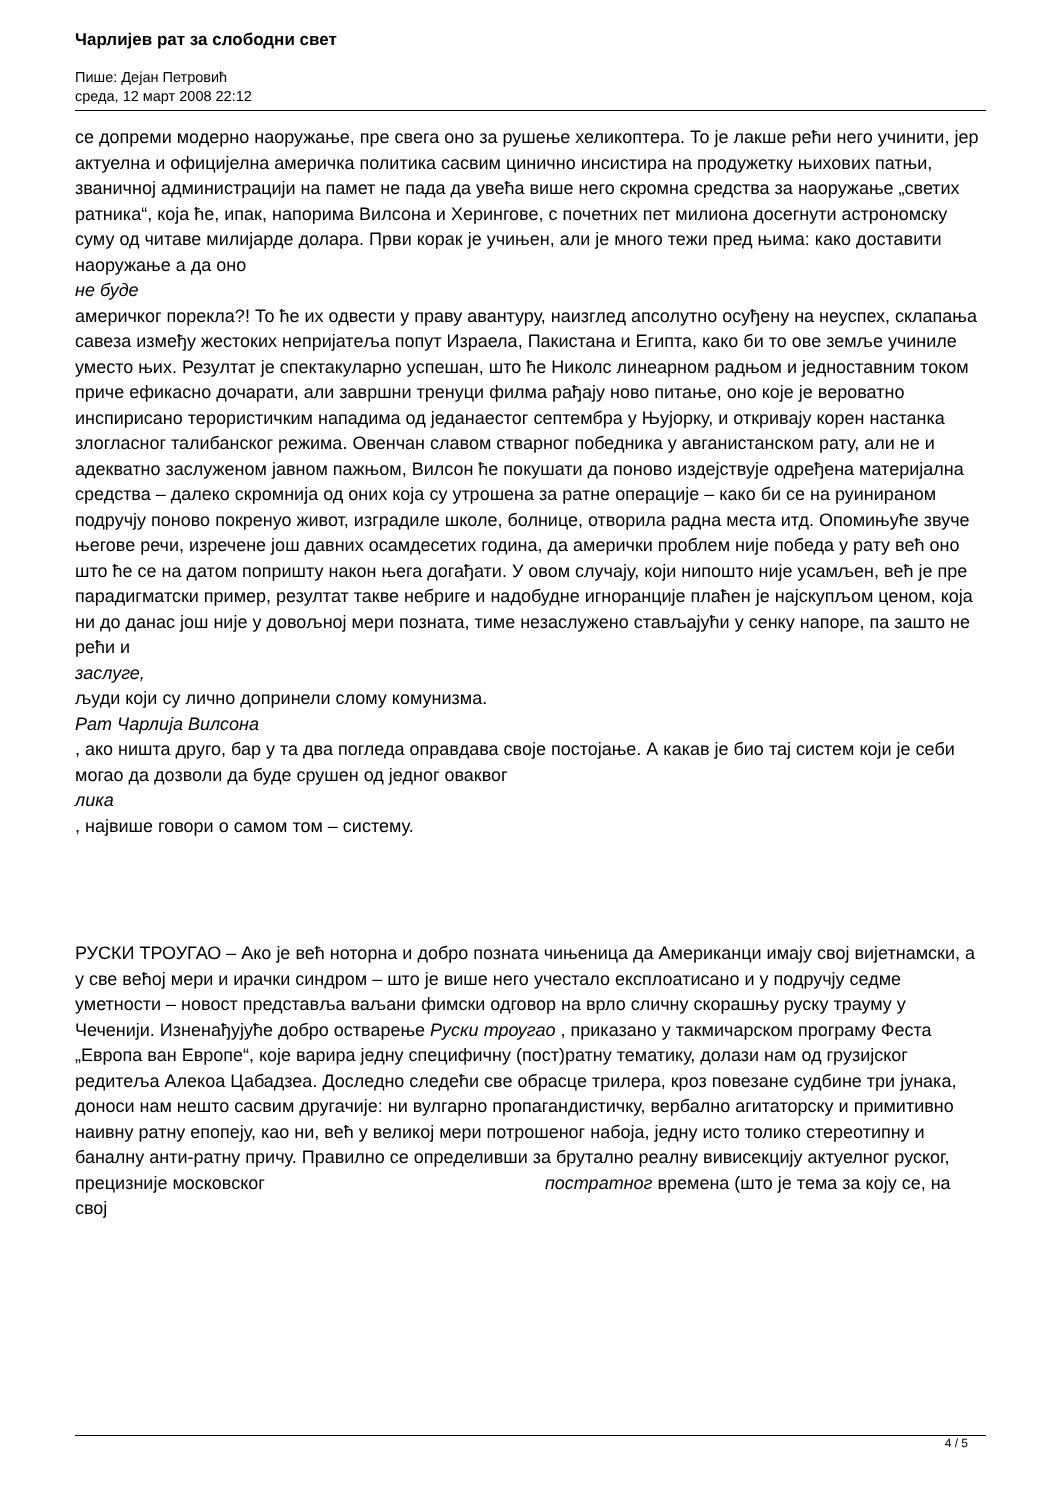Чарлијев рат за слободни свет
Пише: Дејан Петровић
среда, 12 март 2008 22:12
се допреми модерно наоружање, пре свега оно за рушење хеликоптера. То је лакше рећи него учинити, јер актуелна и официјелна америчка политика сасвим цинично инсистира на продужетку њихових патњи, званичној администрацији на памет не пада да увећа више него скромна средства за наоружање „светих ратника“, која ће, ипак, напорима Вилсона и Херингове, с почетних пет милиона досегнути астрономску суму од читаве милијарде долара. Први корак је учињен, али је много тежи пред њима: како доставити наоружање а да оно
не буде
америчког порекла?! То ће их одвести у праву авантуру, наизглед апсолутно осуђену на неуспех, склапања савеза између жестоких непријатеља попут Израела, Пакистана и Египта, како би то ове земље учиниле уместо њих. Резултат је спектакуларно успешан, што ће Николс линеарном радњом и једноставним током приче ефикасно дочарати, али завршни тренуци филма рађају ново питање, оно које је вероватно инспирисано терористичким нападима од једанаестог септембра у Њујорку, и откривају корен настанка злогласног талибанског режима. Овенчан славом стварног победника у авганистанском рату, али не и адекватно заслуженом јавном пажњом, Вилсон ће покушати да поново издејствује одређена материјална средства – далеко скромнија од оних која су утрошена за ратне операције – како би се на руинираном подручју поново покренуо живот, изградиле школе, болнице, отворила радна места итд. Опомињуће звуче његове речи, изречене још давних осамдесетих година, да амерички проблем није победа у рату већ оно што ће се на датом попришту након њега догађати. У овом случају, који нипошто није усамљен, већ је пре парадигматски пример, резултат такве небриге и надобудне игноранције плаћен је најскупљом ценом, која ни до данас још није у довољној мери позната, тиме незаслужено стављајући у сенку напоре, па зашто не рећи и
заслуге,
људи који су лично допринели слому комунизма.
Рат Чарлија Вилсона
, ако ништа друго, бар у та два погледа оправдава своје постојање. А какав је био тај систем који је себи могао да дозволи да буде срушен од једног оваквог
лика
, највише говори о самом том – систему.
РУСКИ ТРОУГАО – Ако је већ ноторна и добро позната чињеница да Американци имају свој вијетнамски, а у све већој мери и ирачки синдром – што је више него учестало експлоатисано и у подручју седме уметности – новост представља ваљани фимски одговор на врло сличну скорашњу руску трауму у Чеченији. Изненађујуће добро остварење Руски троугао , приказано у такмичарском програму Феста „Европа ван Европе“, које варира једну специфичну (пост)ратну тематику, долази нам од грузијског редитеља Алекоа Цабадзеа. Доследно следећи све обрасце трилера, кроз повезане судбине три јунака, доноси нам нешто сасвим другачије: ни вулгарно пропагандистичку, вербално агитаторску и примитивно наивну ратну епопеју, као ни, већ у великој мери потрошеног набоја, једну исто толико стереотипну и баналну анти-ратну причу. Правилно се определивши за брутално реалну вивисекцију актуелног руског, прецизније московског постратног времена (што је тема за коју се, на свој
4 / 5